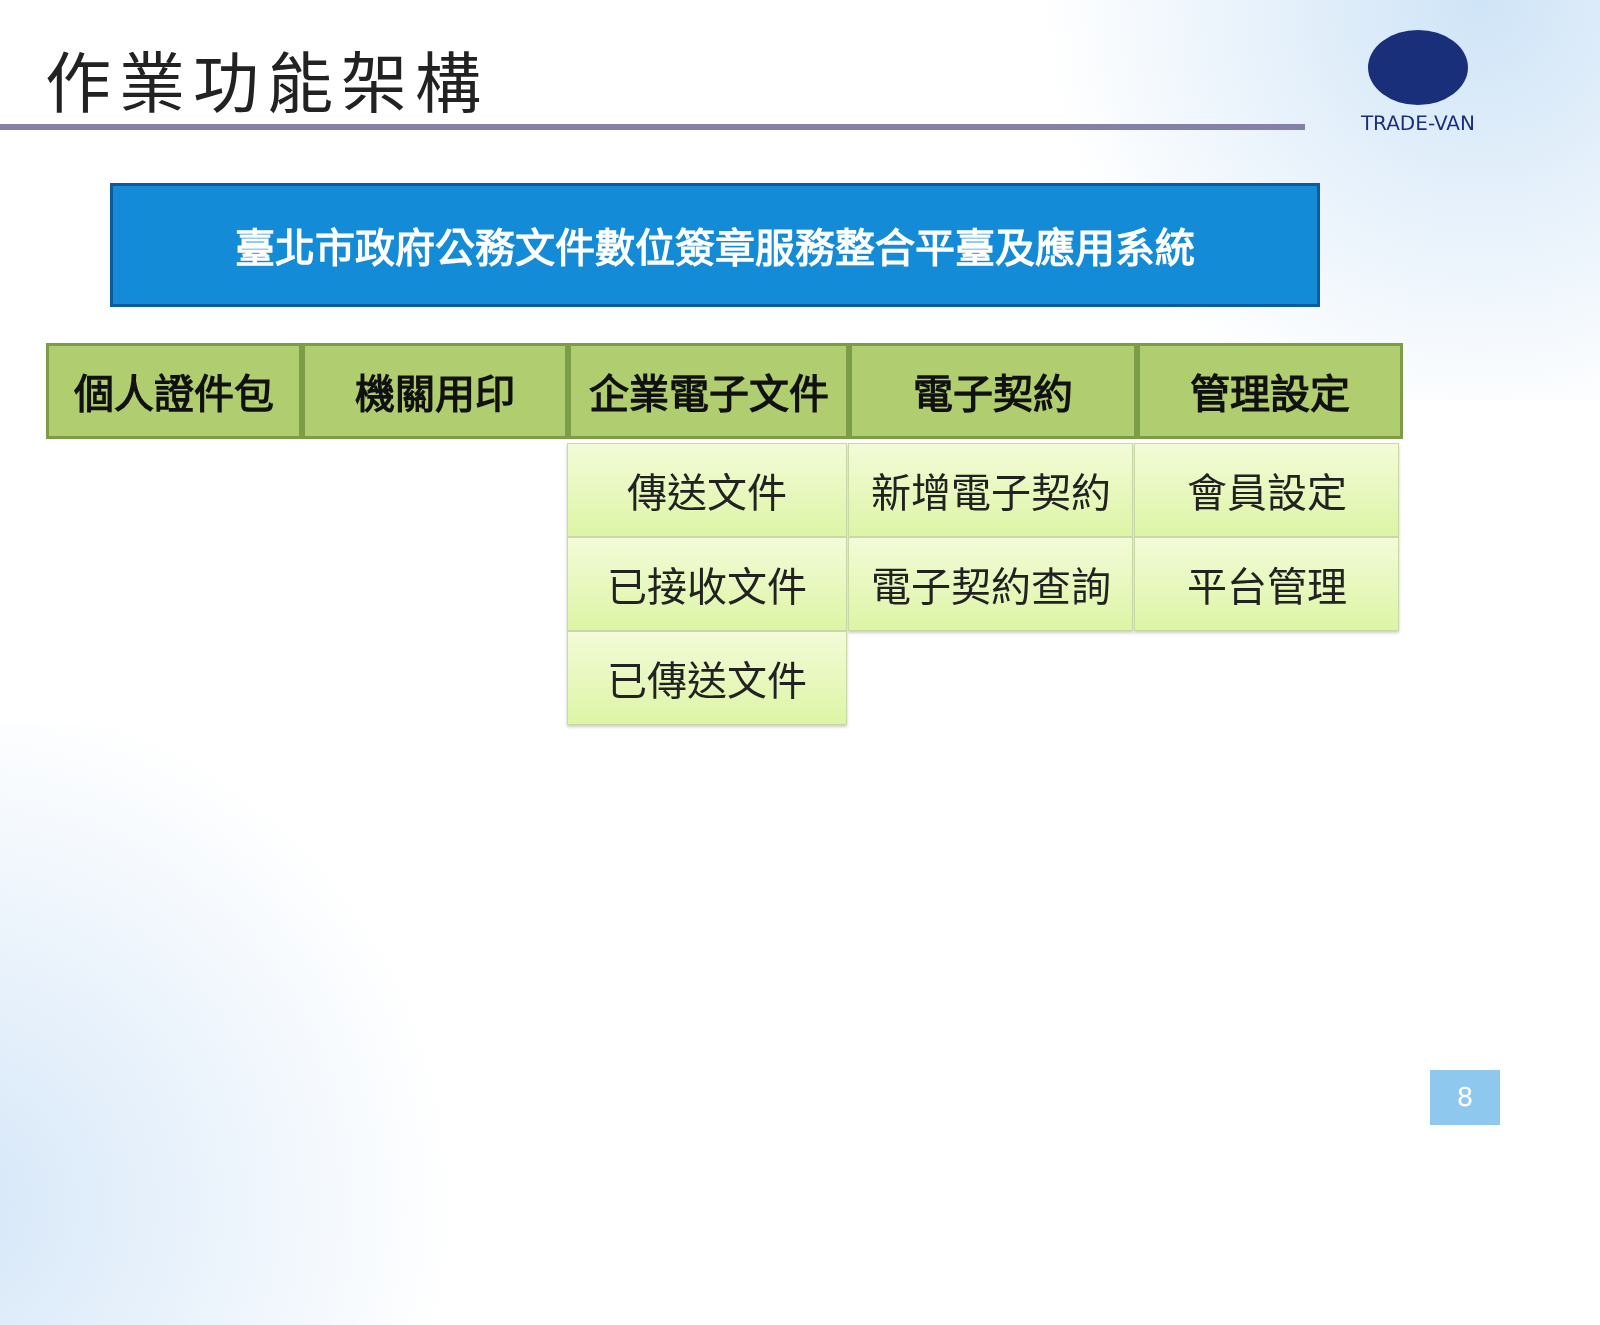作業功能架構
TRADE-VAN
臺北市政府公務文件數位簽章服務整合平臺及應用系統
個人證件包 機關用印 企業電子文件 電子契約 管理設定
傳送文件
已接收文件
已傳送文件
新增電子契約
電子契約查詢
會員設定
平台管理
8